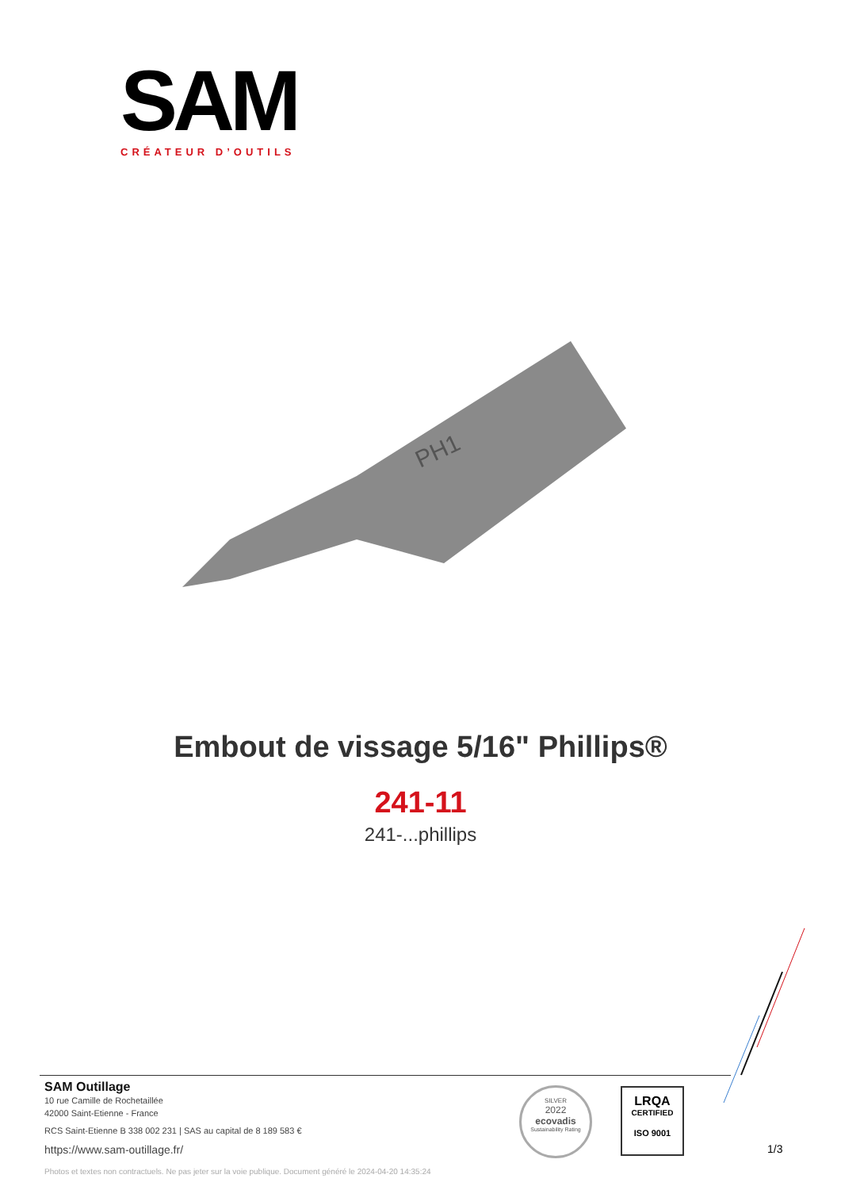SAM
CRÉATEUR D’OUTILS
PH1
Embout de vissage 5/16" Phillips®
241-11
241-...phillips
SAM Outillage
10 rue Camille de Rochetaillée
42000 Saint-Etienne - France
RCS Saint-Etienne B 338 002 231 | SAS au capital de 8 189 583 €
https://www.sam-outillage.fr/
Photos et textes non contractuels. Ne pas jeter sur la voie publique. Document généré le 2024-04-20 14:35:24
SILVER
2022
ecovadis
Sustainability Rating
LRQA
CERTIFIED
ISO 9001
1/3